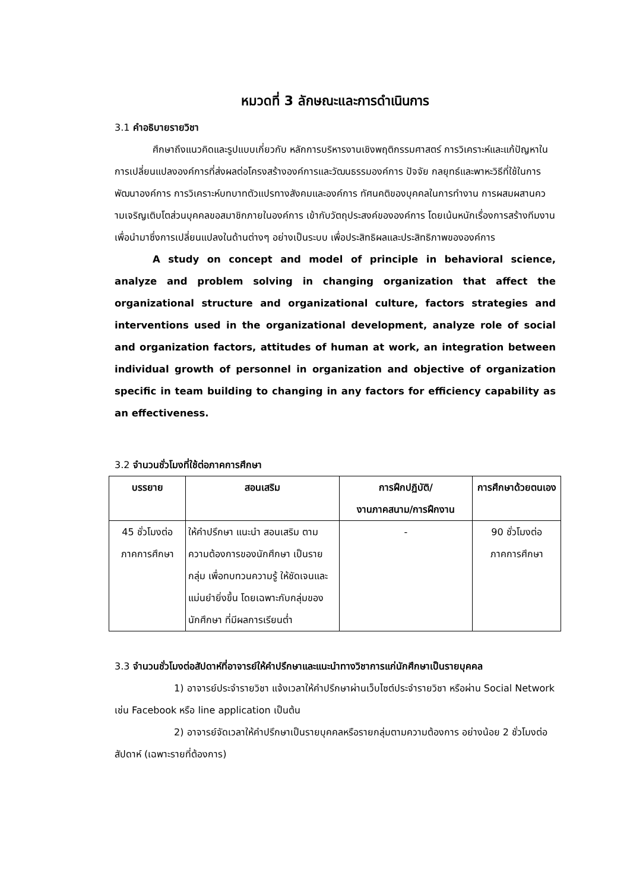หมวดที่ 3 ลักษณะและการดำเนินการ
3.1 คำอธิบายรายวิชา
ศึกษาถึงแนวคิดและรูปแบบเกี่ยวกับ หลักการบริหารงานเชิงพฤติกรรมศาสตร์ การวิเคราะห์และแก้ปัญหาในการเปลี่ยนแปลงองค์การที่ส่งผลต่อโครงสร้างองค์การและวัฒนธรรมองค์การ ปัจจัย กลยุทธ์และพาหะวิธีที่ใช้ในการพัฒนาองค์การ การวิเคราะห์บทบาทตัวแปรทางสังคมและองค์การ ทัศนคติของบุคคลในการทำงาน การผสมผสานคว ามเจริญเติบโตส่วนบุคคลขอสมาชิกภายในองค์การ เข้ากับวัตถุประสงค์ขององค์การ โดยเน้นหนักเรื่องการสร้างทีมงาน เพื่อนำมาซึ่งการเปลี่ยนแปลงในด้านต่างๆ อย่างเป็นระบบ เพื่อประสิทธิผลและประสิทธิภาพขององค์การ
A study on concept and model of principle in behavioral science, analyze and problem solving in changing organization that affect the organizational structure and organizational culture, factors strategies and interventions used in the organizational development, analyze role of social and organization factors, attitudes of human at work, an integration between individual growth of personnel in organization and objective of organization specific in team building to changing in any factors for efficiency capability as an effectiveness.
3.2 จำนวนชั่วโมงที่ใช้ต่อภาคการศึกษา
| บรรยาย | สอนเสริม | การฝึกปฏิบัติ/ งานภาคสนาม/การฝึกงาน | การศึกษาด้วยตนเอง |
| --- | --- | --- | --- |
| 45 ชั่วโมงต่อ ภาคการศึกษา | ให้คำปรึกษา แนะนำ สอนเสริม ตามความต้องการของนักศึกษา เป็นรายกลุ่ม เพื่อทบทวนความรู้ ให้ชัดเจนและแม่นยำยิ่งขึ้น โดยเฉพาะกับกลุ่มของนักศึกษา ที่มีผลการเรียนต่ำ | - | 90 ชั่วโมงต่อ ภาคการศึกษา |
3.3 จำนวนชั่วโมงต่อสัปดาห์ที่อาจารย์ให้คำปรึกษาและแนะนำทางวิชาการแก่นักศึกษาเป็นรายบุคคล
1) อาจารย์ประจำรายวิชา แจ้งเวลาให้คำปรึกษาผ่านเว็บไซต์ประจำรายวิชา หรือผ่าน Social Network เช่น Facebook หรือ line application เป็นต้น
2) อาจารย์จัดเวลาให้คำปรึกษาเป็นรายบุคคลหรือรายกลุ่มตามความต้องการ อย่างน้อย 2 ชั่วโมงต่อสัปดาห์ (เฉพาะรายที่ต้องการ)